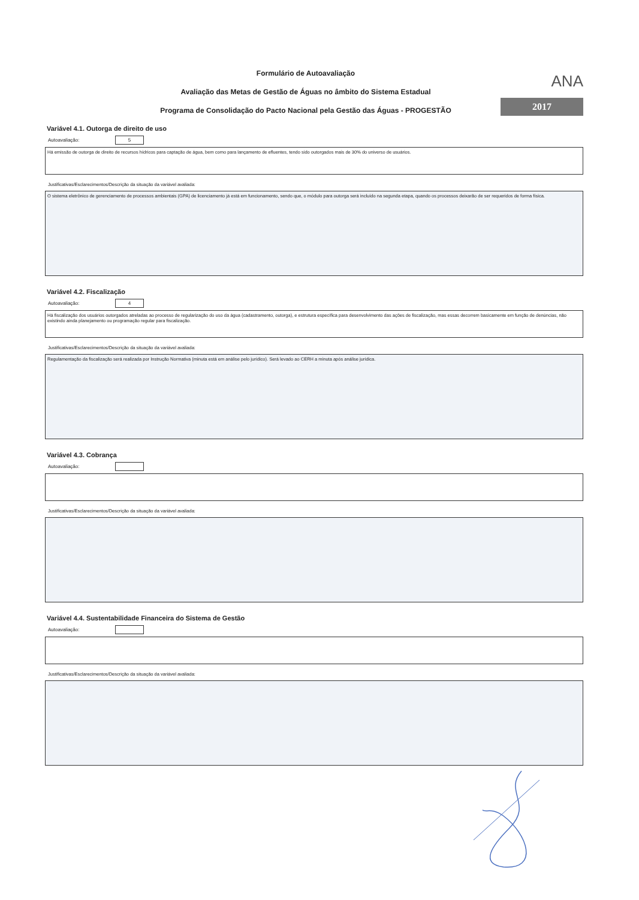Formulário de Autoavaliação
Avaliação das Metas de Gestão de Águas no âmbito do Sistema Estadual
Programa de Consolidação do Pacto Nacional pela Gestão das Águas - PROGESTÃO
ANA
2017
Variável 4.1. Outorga de direito de uso
Autoavaliação:
5
Há emissão de outorga de direito de recursos hídricos para captação de água, bem como para lançamento de efluentes, tendo sido outorgados mais de 30% do universo de usuários.
Justificativas/Esclarecimentos/Descrição da situação da variável avaliada:
O sistema eletrônico de gerenciamento de processos ambientais (GPA) de licenciamento já está em funcionamento, sendo que, o módulo para outorga será incluído na segunda etapa, quando os processos deixarão de ser requeridos de forma física.
Variável 4.2. Fiscalização
Autoavaliação:
4
Há fiscalização dos usuários outorgados atreladas ao processo de regularização do uso da água (cadastramento, outorga), e estrutura específica para desenvolvimento das ações de fiscalização, mas essas decorrem basicamente em função de denúncias, não existindo ainda planejamento ou programação regular para fiscalização.
Justificativas/Esclarecimentos/Descrição da situação da variável avaliada:
Regulamentação da fiscalização será realizada por Instrução Normativa (minuta está em análise pelo jurídico). Será levado ao CERH a minuta após análise jurídica.
Variável 4.3. Cobrança
Autoavaliação:
Justificativas/Esclarecimentos/Descrição da situação da variável avaliada:
Variável 4.4. Sustentabilidade Financeira do Sistema de Gestão
Autoavaliação:
Justificativas/Esclarecimentos/Descrição da situação da variável avaliada: